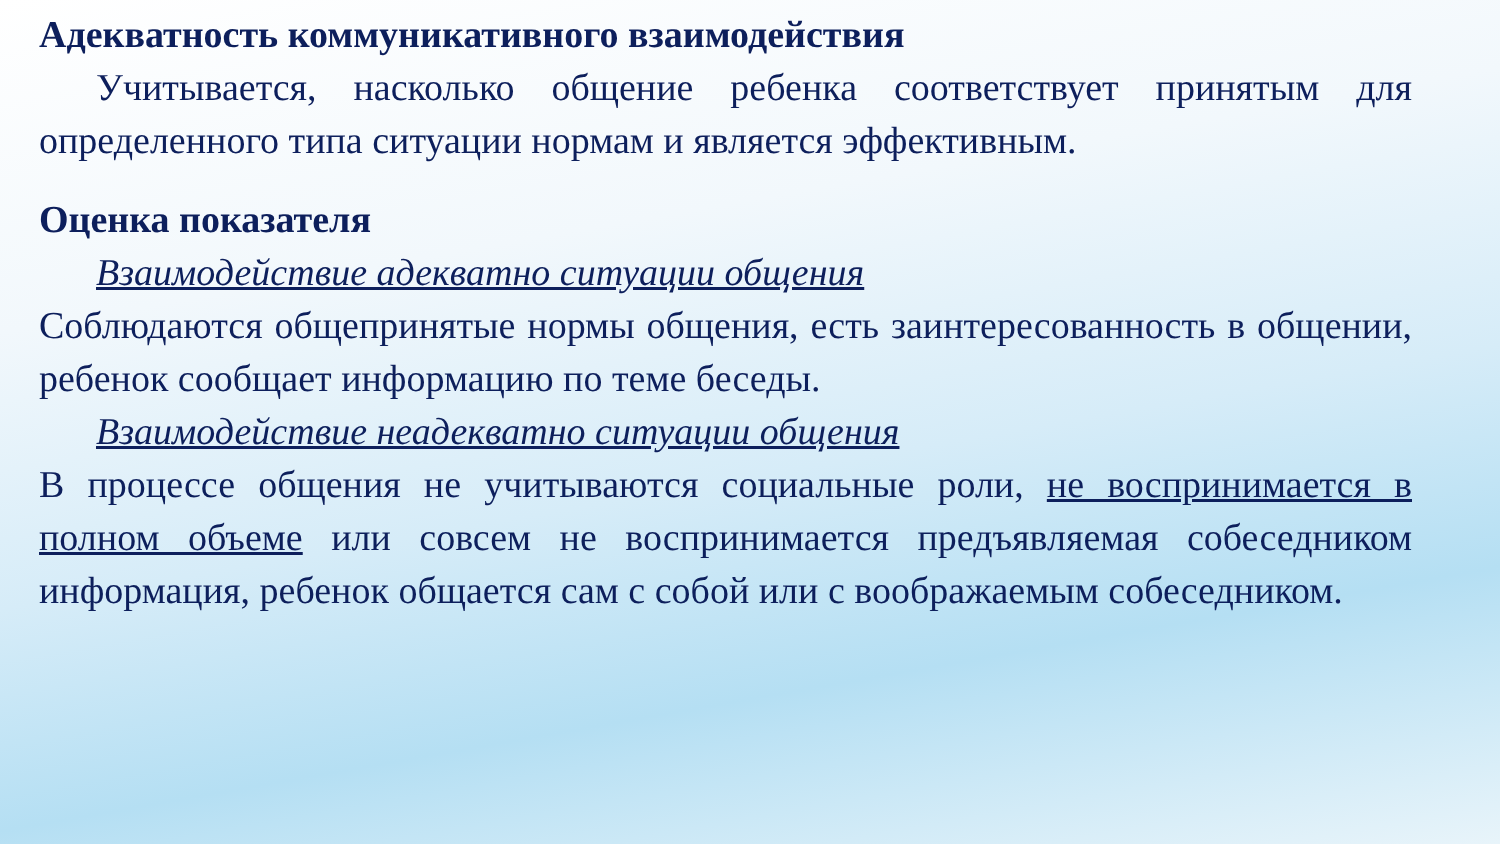Адекватность коммуникативного взаимодействия
Учитывается, насколько общение ребенка соответствует принятым для определенного типа ситуации нормам и является эффективным.
Оценка показателя
Взаимодействие адекватно ситуации общения
Соблюдаются общепринятые нормы общения, есть заинтересованность в общении, ребенок сообщает информацию по теме беседы.
Взаимодействие неадекватно ситуации общения
В процессе общения не учитываются социальные роли, не воспринимается в полном объеме или совсем не воспринимается предъявляемая собеседником информация, ребенок общается сам с собой или с воображаемым собеседником.